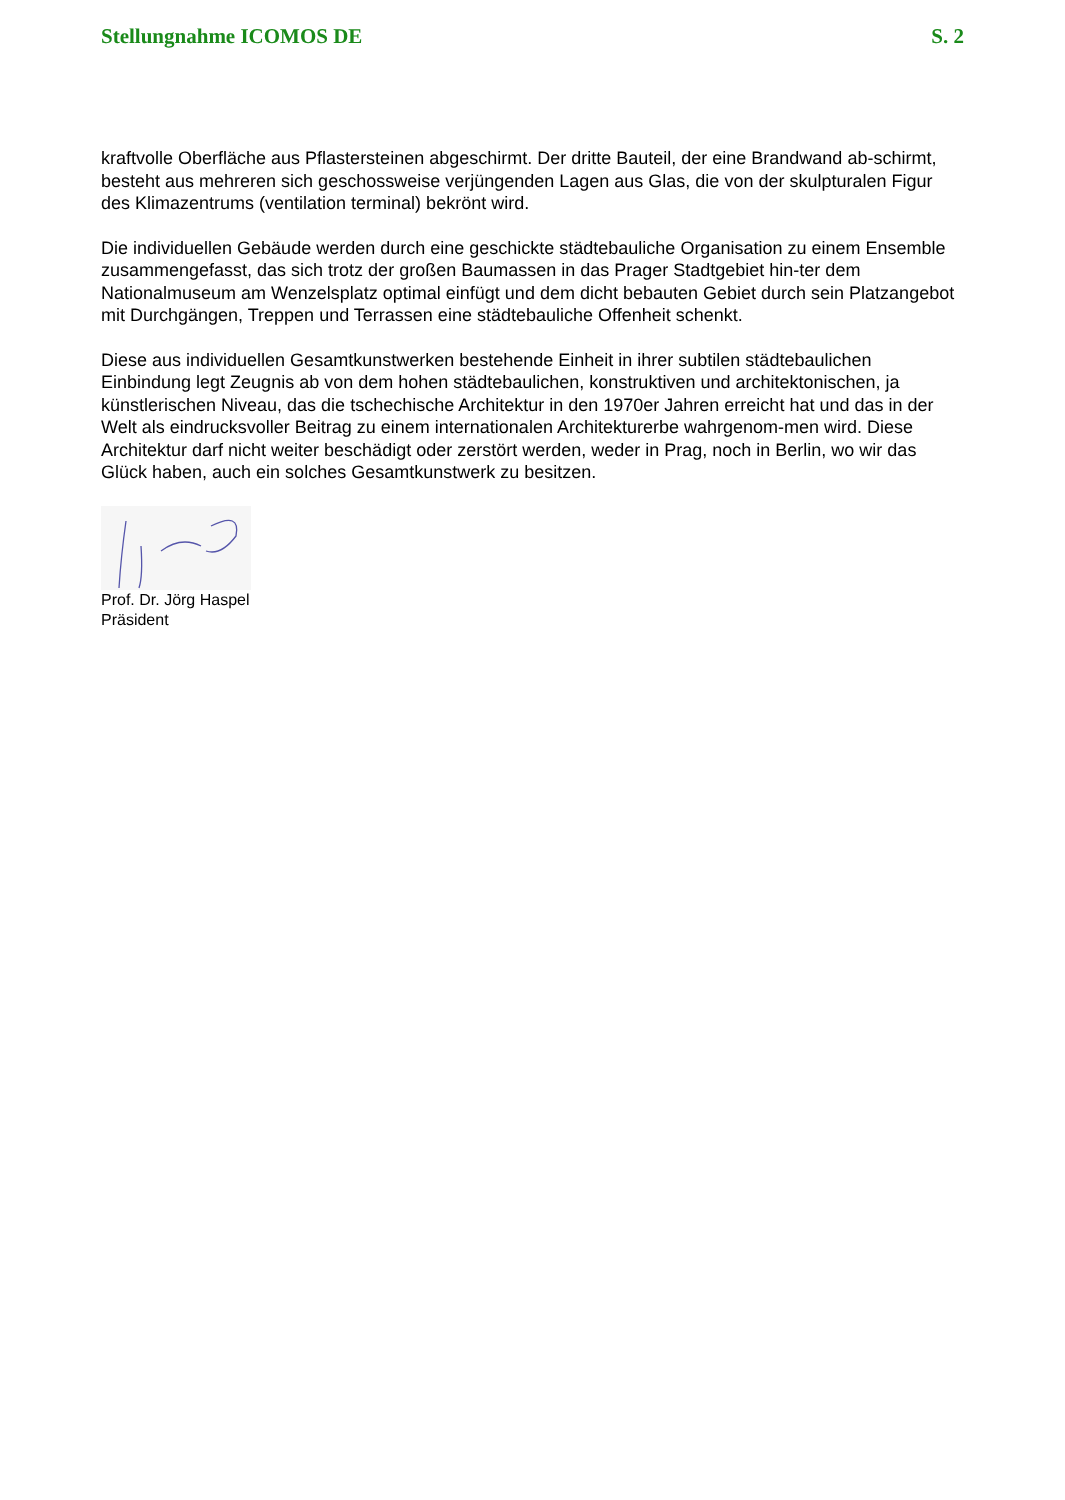Stellungnahme ICOMOS DE S. 2
kraftvolle Oberfläche aus Pflastersteinen abgeschirmt. Der dritte Bauteil, der eine Brandwand ab-schirmt, besteht aus mehreren sich geschossweise verjüngenden Lagen aus Glas, die von der skulpturalen Figur des Klimazentrums (ventilation terminal) bekrönt wird.
Die individuellen Gebäude werden durch eine geschickte städtebauliche Organisation zu einem Ensemble zusammengefasst, das sich trotz der großen Baumassen in das Prager Stadtgebiet hin-ter dem Nationalmuseum am Wenzelsplatz optimal einfügt und dem dicht bebauten Gebiet durch sein Platzangebot mit Durchgängen, Treppen und Terrassen eine städtebauliche Offenheit schenkt.
Diese aus individuellen Gesamtkunstwerken bestehende Einheit in ihrer subtilen städtebaulichen Einbindung legt Zeugnis ab von dem hohen städtebaulichen, konstruktiven und architektonischen, ja künstlerischen Niveau, das die tschechische Architektur in den 1970er Jahren erreicht hat und das in der Welt als eindrucksvoller Beitrag zu einem internationalen Architekturerbe wahrgenom-men wird. Diese Architektur darf nicht weiter beschädigt oder zerstört werden, weder in Prag, noch in Berlin, wo wir das Glück haben, auch ein solches Gesamtkunstwerk zu besitzen.
Prof. Dr. Jörg Haspel
Präsident